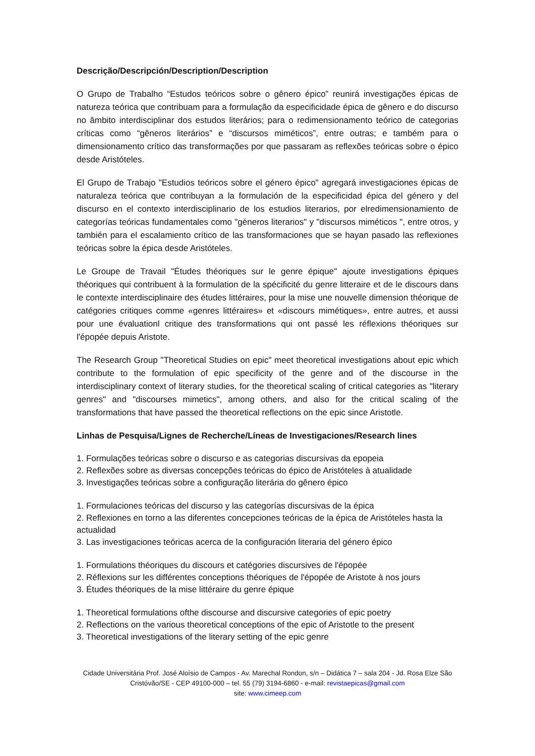Descrição/Descripción/Description/Description
O Grupo de Trabalho “Estudos teóricos sobre o gênero épico” reunirá investigações épicas de natureza teórica que contribuam para a formulação da especificidade épica de gênero e do discurso no âmbito interdisciplinar dos estudos literários; para o redimensionamento teórico de categorias críticas como “gêneros literários” e “discursos miméticos”, entre outras; e também para o dimensionamento crítico das transformações por que passaram as reflexões teóricas sobre o épico desde Aristóteles.
El Grupo de Trabajo "Estudios teóricos sobre el género épico" agregará investigaciones épicas de naturaleza teórica que contribuyan a la formulación de la especificidad épica del género y del discurso en el contexto interdisciplinario de los estudios literarios, por elredimensionamiento de categorías teóricas fundamentales como "géneros literarios" y "discursos miméticos ", entre otros, y también para el escalamiento crítico de las transformaciones que se hayan pasado las reflexiones teóricas sobre la épica desde Aristóteles.
Le Groupe de Travail "Études théoriques sur le genre épique" ajoute investigations épiques théoriques qui contribuent à la formulation de la spécificité du genre litteraire et de le discours dans le contexte interdisciplinaire des études littéraires, pour la mise une nouvelle dimension théorique de catégories critiques comme «genres littéraires» et «discours mimétiques», entre autres, et aussi pour une évaluationl critique des transformations qui ont passé les réflexions théoriques sur l'épopée depuis Aristote.
The Research Group "Theoretical Studies on epic" meet theoretical investigations about epic which contribute to the formulation of epic specificity of the genre and of the discourse in the interdisciplinary context of literary studies, for the theoretical scaling of critical categories as "literary genres" and "discourses mimetics", among others, and also for the critical scaling of the transformations that have passed the theoretical reflections on the epic since Aristotle.
Linhas de Pesquisa/Lignes de Recherche/Líneas de Investigaciones/Research lines
1. Formulações teóricas sobre o discurso e as categorias discursivas da epopeia
2. Reflexões sobre as diversas concepções teóricas do épico de Aristóteles à atualidade
3. Investigações teóricas sobre a configuração literária do gênero épico
1. Formulaciones teóricas del discurso y las categorías discursivas de la épica
2. Reflexiones en torno a las diferentes concepciones teóricas de la épica de Aristóteles hasta la actualidad
3. Las investigaciones teóricas acerca de la configuración literaria del género épico
1. Formulations théoriques du discours et catégories discursives de l'épopée
2. Réflexions sur les différentes conceptions théoriques de l'épopée de Aristote à nos jours
3. Études théoriques de la mise littéraire du genre épique
1. Theoretical formulations ofthe discourse and discursive categories of epic poetry
2. Reflections on the various theoretical conceptions of the epic of Aristotle to the present
3. Theoretical investigations of the literary setting of the epic genre
Cidade Universitária Prof. José Aloísio de Campos - Av. Marechal Rondon, s/n – Didática 7 – sala 204 - Jd. Rosa Elze São Cristóvão/SE - CEP 49100-000 – tel. 55 (79) 3194-6860 - e-mail: revistaepicas@gmail.com
site: www.cimeep.com